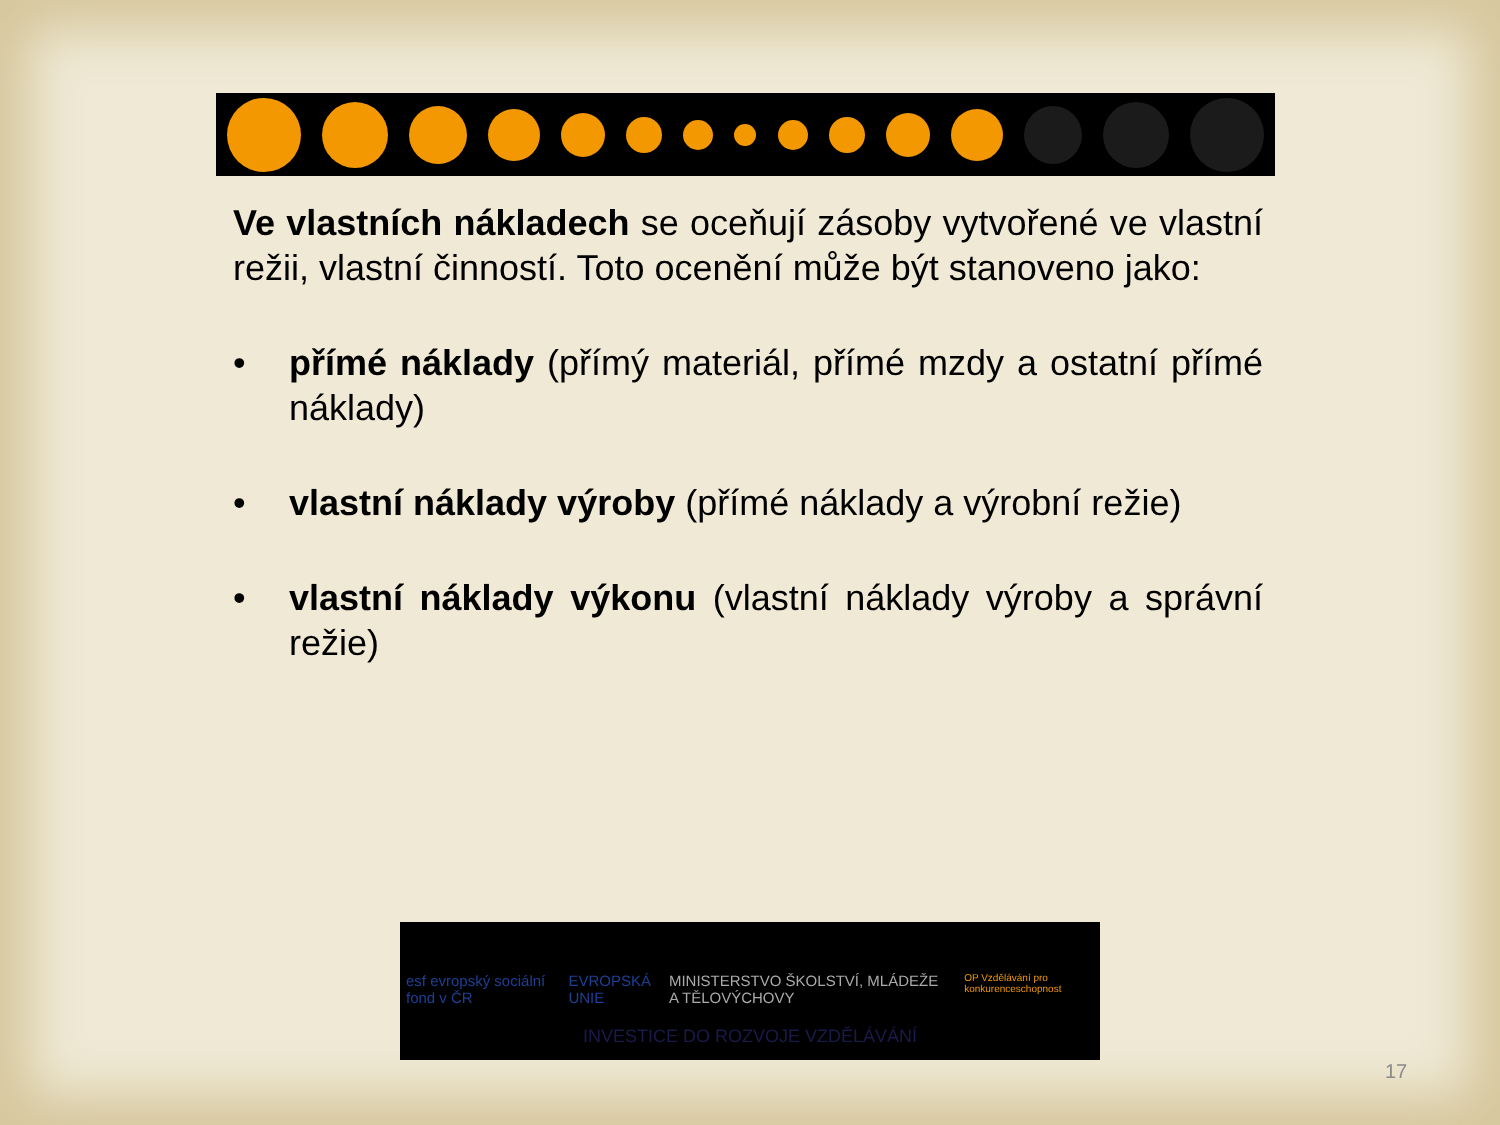Ve vlastních nákladech se oceňují zásoby vytvořené ve vlastní režii, vlastní činností. Toto ocenění může být stanoveno jako:
• přímé náklady (přímý materiál, přímé mzdy a ostatní přímé náklady)
• vlastní náklady výroby (přímé náklady a výrobní režie)
• vlastní náklady výkonu (vlastní náklady výroby a správní režie)
esf evropský sociální fond v ČR EVROPSKÁ UNIE MINISTERSTVO ŠKOLSTVÍ, MLÁDEŽE A TĚLOVÝCHOVY OP Vzdělávání pro konkurenceschopnost
INVESTICE DO ROZVOJE VZDĚLÁVÁNÍ
17